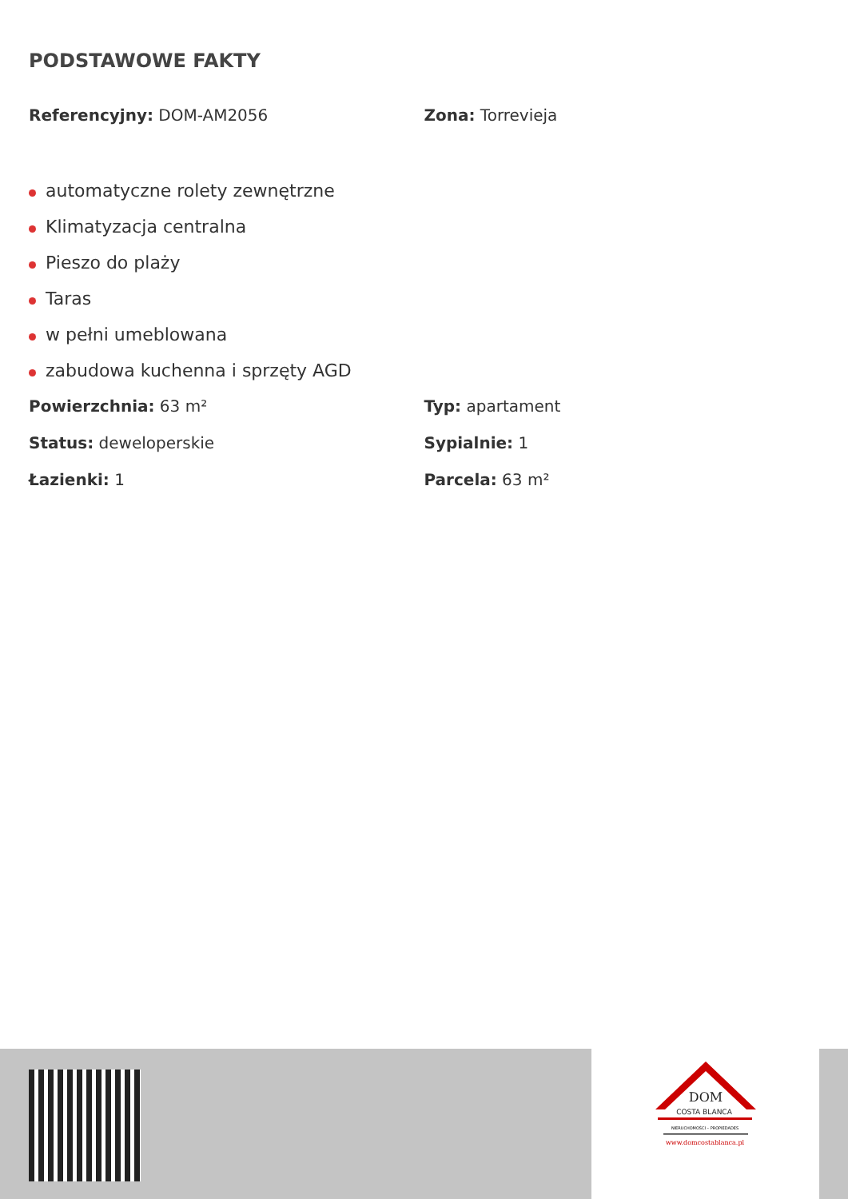PODSTAWOWE FAKTY
Referencyjny: DOM-AM2056 Zona: Torrevieja
automatyczne rolety zewnętrzne
Klimatyzacja centralna
Pieszo do plaży
Taras
w pełni umeblowana
zabudowa kuchenna i sprzęty AGD
Powierzchnia: 63 m² Typ: apartament
Status: deweloperskie Sypialnie: 1
Łazienki: 1 Parcela: 63 m²
DOM
COSTA BLANCA
NIERUCHOMOŚCI – PROPIEDADES
www.domcostablanca.pl